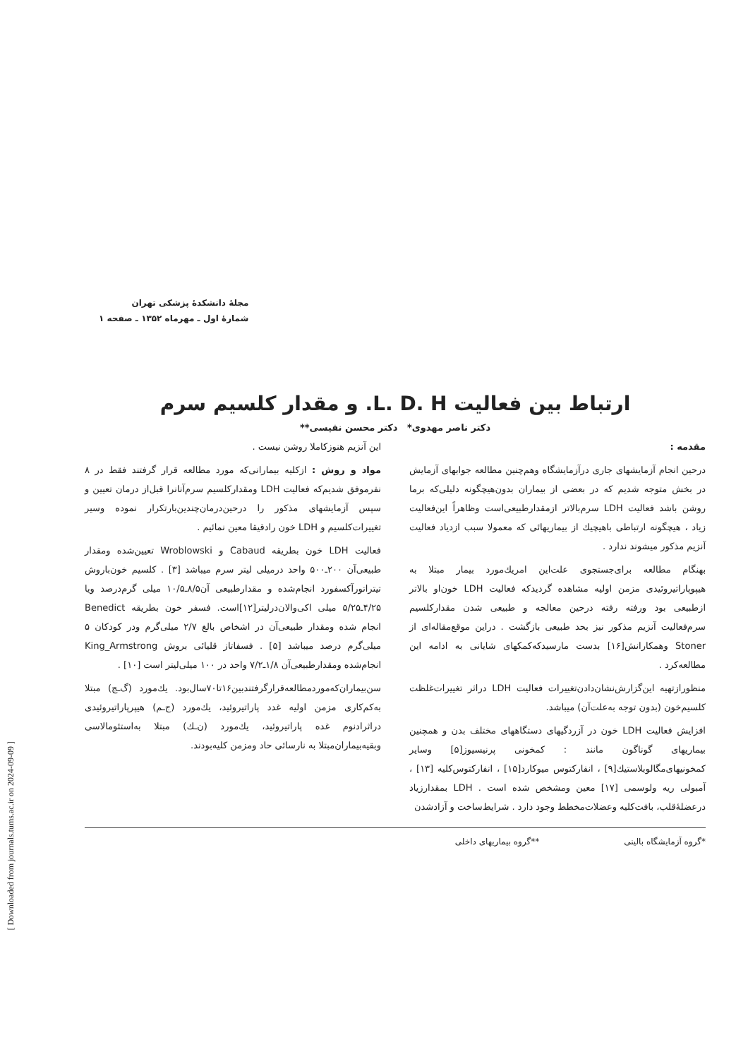[ Downloaded from journals.tums.ac.ir on 2024-09-09 ]
مجلهٔ دانشکدهٔ پزشکی تهران
شمارهٔ اول ـ مهرماه ۱۳۵۲ ـ صفحه ۱
ارتباط بین فعالیت L. D. H. و مقدار کلسیم سرم
دکتر ناصر مهدوی* دکتر محسن نفیسی**
مقدمه :
درحین انجام آزمایشهای جاری درآزمایشگاه وهم‌چنین مطالعه جوابهای آزمایش در بخش متوجه شدیم که در بعضی از بیماران بدون‌هیچگونه دلیلی‌که برما روشن باشد فعالیت LDH سرم‌بالاتر ازمقدارطبیعی‌است وظاهراً این‌فعالیت زیاد ، هیچگونه ارتباطی باهیچیك از بیماریهائی که معمولا سبب ازدیاد فعالیت آنزیم مذکور میشوند ندارد .
بهنگام مطالعه برای‌جستجوی علت‌این امریك‌مورد بیمار مبتلا به هیپوپاراتیروئیدی مزمن اولیه مشاهده گردیدکه فعالیت LDH خون‌او بالاتر ازطبیعی بود ورفته رفته درحین معالجه و طبیعی شدن مقدارکلسیم سرم‌فعالیت آنزیم مذکور نیز بحد طبیعی بازگشت . دراین موقع‌مقاله‌ای از Stoner وهمکارانش[۱۶] بدست مارسیدکه‌کمکهای شایانی به ادامه این مطالعه‌کرد .
منظورازتهیه این‌گزارش‌نشان‌دادن‌تغییرات فعالیت LDH دراثر تغییرات‌غلظت کلسیم‌خون (بدون توجه به‌علت‌آن) میباشد.
افزایش فعالیت LDH خون در آزردگیهای دستگاههای مختلف بدن و همچنین بیماریهای گوناگون مانند : کمخونی پرنیسیوز[۵] وسایر کمخونیهای‌مگالوبلاستیك[۹] ، انفارکتوس میوکارد[۱۵] ، انفارکتوس‌کلیه [۱۳] ، آمبولی ریه ولوسمی [۱۷] معین ومشخص شده است . LDH بمقدارزیاد درعضلهٔ‌قلب، بافت‌کلیه وعضلات‌مخطط وجود دارد . شرایط‌ساخت و آزادشدن
این آنزیم هنوزکاملا روشن نیست .
مواد و روش : ازکلیه بیمارانی‌که مورد مطالعه قرار گرفتند فقط در ۸ نفرموفق شدیم‌که فعالیت LDH ومقدارکلسیم سرم‌آنانرا قبل‌از درمان تعیین و سپس آزمایشهای مذکور را درحین‌درمان‌چندین‌بارتکرار نموده وسیر تغییرات‌کلسیم و LDH خون رادقیقا معین نمائیم .
فعالیت LDH خون بطریقه Cabaud و Wroblowski تعیین‌شده ومقدار طبیعی‌آن ۲۰۰ـ۵۰۰ واحد درمیلی لیتر سرم میباشد [۳] . کلسیم خون‌باروش تیتراتورآکسفورد انجام‌شده و مقدارطبیعی آن۸/۵ـ۱۰/۵ میلی گرم‌درصد ویا ۴/۲۵ـ۵/۲۵ میلی اکی‌والان‌درلیتر[۱۲]است. فسفر خون بطریقه Benedict انجام شده ومقدار طبیعی‌آن در اشخاص بالغ ۲/۷ میلی‌گرم ودر کودکان ۵ میلی‌گرم درصد میباشد [۵] . فسفاتاز قلیائی بروش King_Armstrong انجام‌شده ومقدارطبیعی‌آن ۱/۸ـ۷/۲ واحد در ۱۰۰ میلی‌لیتر است [۱۰] .
سن‌بیماران‌که‌موردمطالعه‌قرارگرفتندبین۱۶تا۷۰سال‌بود. یك‌مورد (گ‌ـج) مبتلا به‌کم‌کاری مزمن اولیه غدد پاراتیروئید، یك‌مورد (ج‌ـم) هیپرپاراتیروئیدی دراثرادنوم غده پاراتیروئید، یك‌مورد (ن‌ـك) مبتلا به‌استئومالاسی وبقیه‌بیماران‌مبتلا به نارسائی حاد ومزمن کلیه‌بودند.
*گروه آزمایشگاه بالینی **گروه بیماریهای داخلی